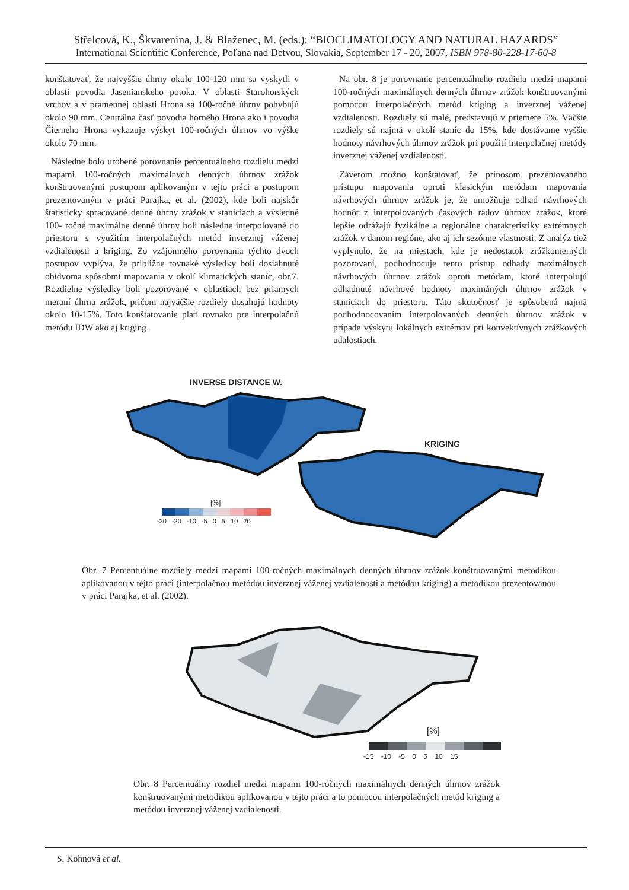Střelcová, K., Škvarenina, J. & Blaženec, M. (eds.): “BIOCLIMATOLOGY AND NATURAL HAZARDS”
International Scientific Conference, Poľana nad Detvou, Slovakia, September 17 - 20, 2007, ISBN 978-80-228-17-60-8
konštatovať, že najvyššie úhrny okolo 100-120 mm sa vyskytli v oblasti povodia Jasenianskeho potoka. V oblasti Starohorských vrchov a v pramennej oblasti Hrona sa 100-ročné úhrny pohybujú okolo 90 mm. Centrálna časť povodia horného Hrona ako i povodia Čierneho Hrona vykazuje výskyt 100-ročných úhrnov vo výške okolo 70 mm.
Následne bolo urobené porovnanie percentuálneho rozdielu medzi mapami 100-ročných maximálnych denných úhrnov zrážok konštruovanými postupom aplikovaným v tejto práci a postupom prezentovaným v práci Parajka, et al. (2002), kde boli najskôr štatisticky spracované denné úhrny zrážok v staniciach a výsledné 100- ročné maximálne denné úhrny boli následne interpolované do priestoru s využitím interpolačných metód inverznej váženej vzdialenosti a kriging. Zo vzájomného porovnania týchto dvoch postupov vyplýva, že približne rovnaké výsledky boli dosiahnuté obidvoma spôsobmi mapovania v okolí klimatických staníc, obr.7. Rozdielne výsledky boli pozorované v oblastiach bez priamych meraní úhrnu zrážok, pričom najväčšie rozdiely dosahujú hodnoty okolo 10-15%. Toto konštatovanie platí rovnako pre interpolačnú metódu IDW ako aj kriging.
Na obr. 8 je porovnanie percentuálneho rozdielu medzi mapami 100-ročných maximálnych denných úhrnov zrážok konštruovanými pomocou interpolačných metód kriging a inverznej váženej vzdialenosti. Rozdiely sú malé, predstavujú v priemere 5%. Väčšie rozdiely sú najmä v okolí staníc do 15%, kde dostávame vyššie hodnoty návrhových úhrnov zrážok pri použití interpolačnej metódy inverznej váženej vzdialenosti.
Záverom možno konštatovať, že prínosom prezentovaného prístupu mapovania oproti klasickým metódam mapovania návrhových úhrnov zrážok je, že umožňuje odhad návrhových hodnôt z interpolovaných časových radov úhrnov zrážok, ktoré lepšie odrážajú fyzikálne a regionálne charakteristiky extrémnych zrážok v danom regióne, ako aj ich sezónne vlastnosti. Z analýz tiež vyplynulo, že na miestach, kde je nedostatok zrážkomerných pozorovaní, podhodnocuje tento prístup odhady maximálnych návrhových úhrnov zrážok oproti metódam, ktoré interpolujú odhadnuté návrhové hodnoty maximáných úhrnov zrážok v staniciach do priestoru. Táto skutočnosť je spôsobená najmä podhodnocovaním interpolovaných denných úhrnov zrážok v prípade výskytu lokálnych extrémov pri konvektívnych zrážkových udalostiach.
INVERSE DISTANCE W.
KRIGING
[%]
-30 -20 -10 -5 0 5 10 20
Obr. 7 Percentuálne rozdiely medzi mapami 100-ročných maximálnych denných úhrnov zrážok konštruovanými metodikou aplikovanou v tejto práci (interpolačnou metódou inverznej váženej vzdialenosti a metódou kriging) a metodikou prezentovanou v práci Parajka, et al. (2002).
[%]
-15 -10 -5 0 5 10 15
Obr. 8 Percentuálny rozdiel medzi mapami 100-ročných maximálnych denných úhrnov zrážok konštruovanými metodikou aplikovanou v tejto práci a to pomocou interpolačných metód kriging a metódou inverznej váženej vzdialenosti.
S. Kohnová et al.